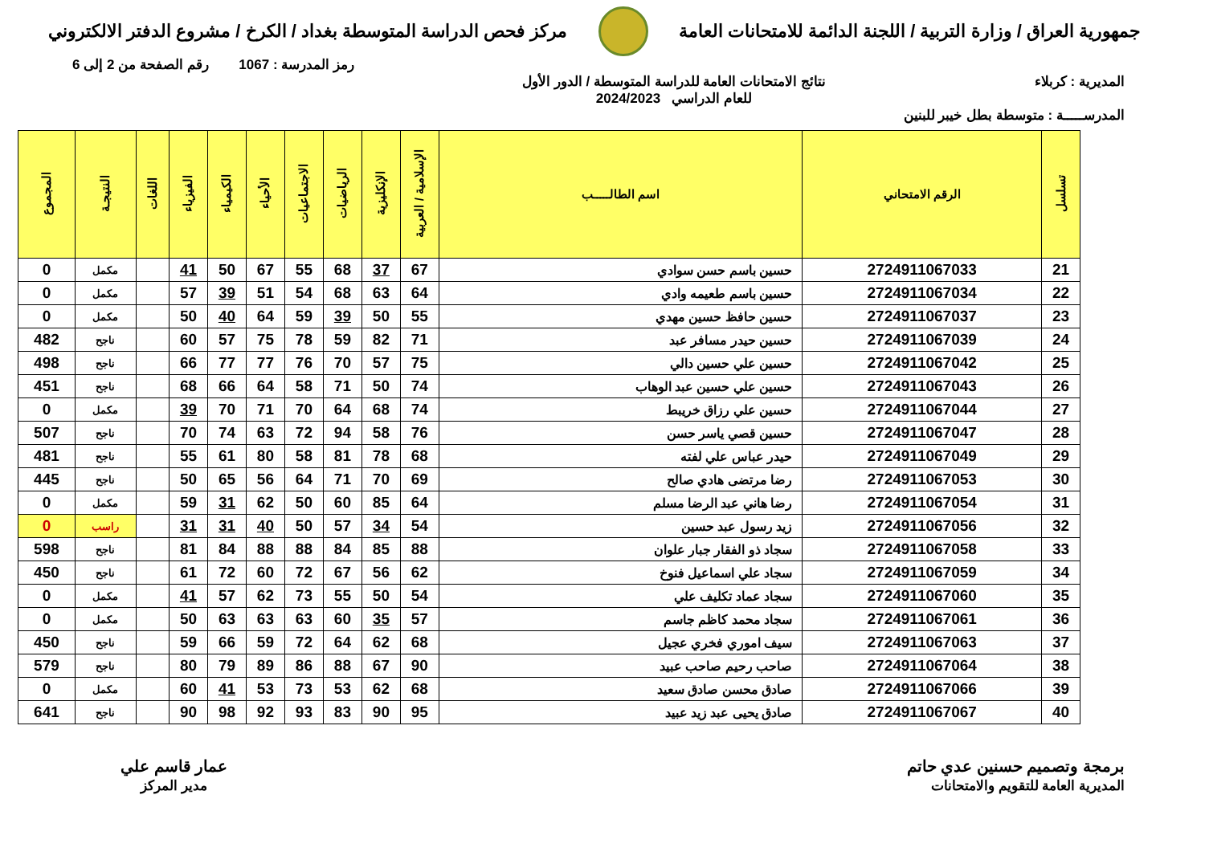جمهورية العراق / وزارة التربية / اللجنة الدائمة للامتحانات العامة
مركز فحص الدراسة المتوسطة بغداد / الكرخ / مشروع الدفتر الالكتروني
رمز المدرسة : 1067 رقم الصفحة من 2 إلى 6
المديرية : كربلاء نتائج الامتحانات العامة للدراسة المتوسطة / الدور الأول
للعام الدراسي 2024/2023
المدرســـــة : متوسطة بطل خيبر للبنين
| تسلسل | الرقم الامتحاني | اسم الطالـــــب | الإسلامية / العربية | الإنكليزية | الرياضيات | الاجتماعيات | الأحياء | الكيمياء | الفيزياء | اللغات | النتيجـة | المجموع |
| --- | --- | --- | --- | --- | --- | --- | --- | --- | --- | --- | --- | --- |
| 21 | 2724911067033 | حسين باسم حسن سوادي | 67 | 37 | 68 | 55 | 67 | 50 | 41 | | مكمل | 0 |
| 22 | 2724911067034 | حسين باسم طعيمه وادي | 64 | 63 | 68 | 54 | 51 | 39 | 57 | | مكمل | 0 |
| 23 | 2724911067037 | حسين حافظ حسين مهدي | 55 | 50 | 39 | 59 | 64 | 40 | 50 | | مكمل | 0 |
| 24 | 2724911067039 | حسين حيدر مسافر عبد | 71 | 82 | 59 | 78 | 75 | 57 | 60 | | ناجح | 482 |
| 25 | 2724911067042 | حسين علي حسين دالي | 75 | 57 | 70 | 76 | 77 | 77 | 66 | | ناجح | 498 |
| 26 | 2724911067043 | حسين علي حسين عبد الوهاب | 74 | 50 | 71 | 58 | 64 | 66 | 68 | | ناجح | 451 |
| 27 | 2724911067044 | حسين علي رزاق خريبط | 74 | 68 | 64 | 70 | 71 | 70 | 39 | | مكمل | 0 |
| 28 | 2724911067047 | حسين قصي ياسر حسن | 76 | 58 | 94 | 72 | 63 | 74 | 70 | | ناجح | 507 |
| 29 | 2724911067049 | حيدر عباس علي لفته | 68 | 78 | 81 | 58 | 80 | 61 | 55 | | ناجح | 481 |
| 30 | 2724911067053 | رضا مرتضى هادي صالح | 69 | 70 | 71 | 64 | 56 | 65 | 50 | | ناجح | 445 |
| 31 | 2724911067054 | رضا هاني عبد الرضا مسلم | 64 | 85 | 60 | 50 | 62 | 31 | 59 | | مكمل | 0 |
| 32 | 2724911067056 | زيد رسول عبد حسين | 54 | 34 | 57 | 50 | 40 | 31 | 31 | | راسب | 0 |
| 33 | 2724911067058 | سجاد ذو الفقار جبار علوان | 88 | 85 | 84 | 88 | 88 | 84 | 81 | | ناجح | 598 |
| 34 | 2724911067059 | سجاد علي اسماعيل فنوخ | 62 | 56 | 67 | 72 | 60 | 72 | 61 | | ناجح | 450 |
| 35 | 2724911067060 | سجاد عماد تكليف علي | 54 | 50 | 55 | 73 | 62 | 57 | 41 | | مكمل | 0 |
| 36 | 2724911067061 | سجاد محمد كاظم جاسم | 57 | 35 | 60 | 63 | 63 | 63 | 50 | | مكمل | 0 |
| 37 | 2724911067063 | سيف اموري فخري عجيل | 68 | 62 | 64 | 72 | 59 | 66 | 59 | | ناجح | 450 |
| 38 | 2724911067064 | صاحب رحيم صاحب عبيد | 90 | 67 | 88 | 86 | 89 | 79 | 80 | | ناجح | 579 |
| 39 | 2724911067066 | صادق محسن صادق سعيد | 68 | 62 | 53 | 73 | 53 | 41 | 60 | | مكمل | 0 |
| 40 | 2724911067067 | صادق يحيى عبد زيد عبيد | 95 | 90 | 83 | 93 | 92 | 98 | 90 | | ناجح | 641 |
برمجة وتصميم حسنين عدي حاتم
المديرية العامة للتقويم والامتحانات
عمار قاسم علي
مدير المركز